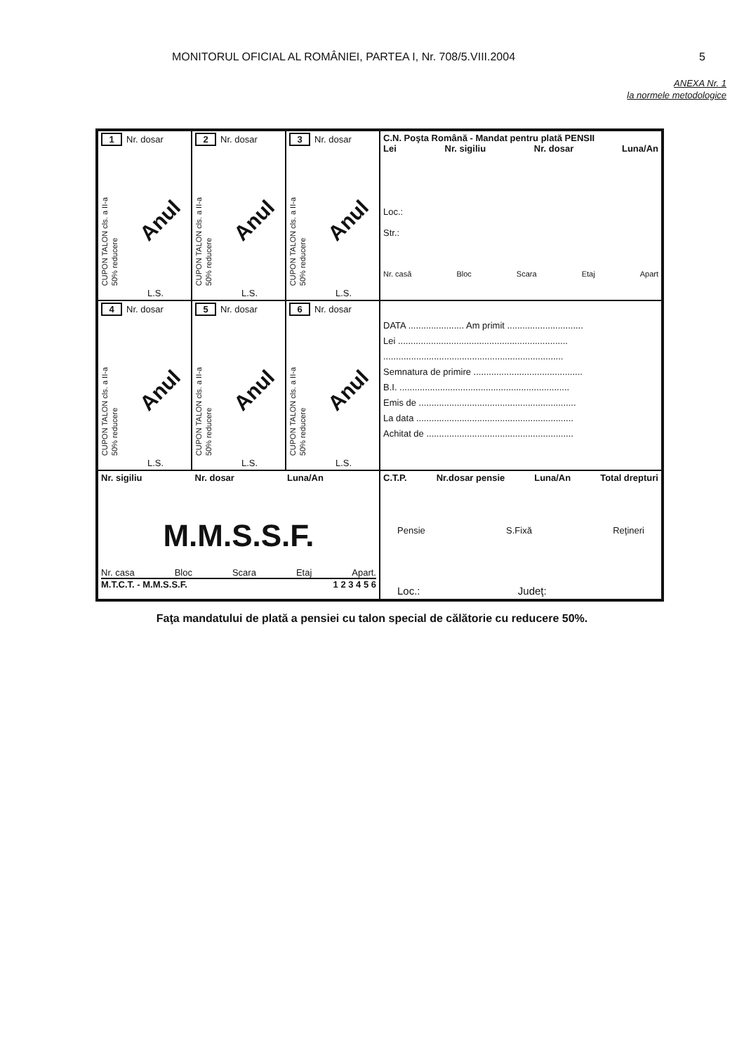MONITORUL OFICIAL AL ROMÂNIEI, PARTEA I, Nr. 708/5.VIII.2004 5
ANEXA Nr. 1
la normele metodologice
| 1 Nr. dosar CUPON TALON cls. a II-a 50% reducere Anul L.S. | 2 Nr. dosar CUPON TALON cls. a II-a 50% reducere Anul L.S. | 3 Nr. dosar CUPON TALON cls. a II-a 50% reducere Anul L.S. | C.N. Poşta Română - Mandat pentru plată PENSII Lei Nr. sigiliu Nr. dosar Luna/An Loc.: Str.: Nr. casă Bloc Scara Etaj Apart |
| 4 Nr. dosar CUPON TALON cls. a II-a 50% reducere Anul L.S. | 5 Nr. dosar CUPON TALON cls. a II-a 50% reducere Anul L.S. | 6 Nr. dosar CUPON TALON cls. a II-a 50% reducere Anul L.S. | DATA ...................... Am primit .............................. Lei ................................................................... ....................................................................... Semnatura de primire ........................................... B.I. ................................................................... Emis de .............................................................. La data .............................................................. Achitat de .......................................................... |
| Nr. sigiliu Nr. dosar Luna/An M.M.S.S.F. Nr. casa Bloc Scara Etaj Apart. M.T.C.T. - M.M.S.S.F. 1 2 3 4 5 6 | | | C.T.P. Nr.dosar pensie Luna/An Total drepturi Pensie S.Fixă Reţineri Loc.: Judeţ: |
Faţa mandatului de plată a pensiei cu talon special de călătorie cu reducere 50%.